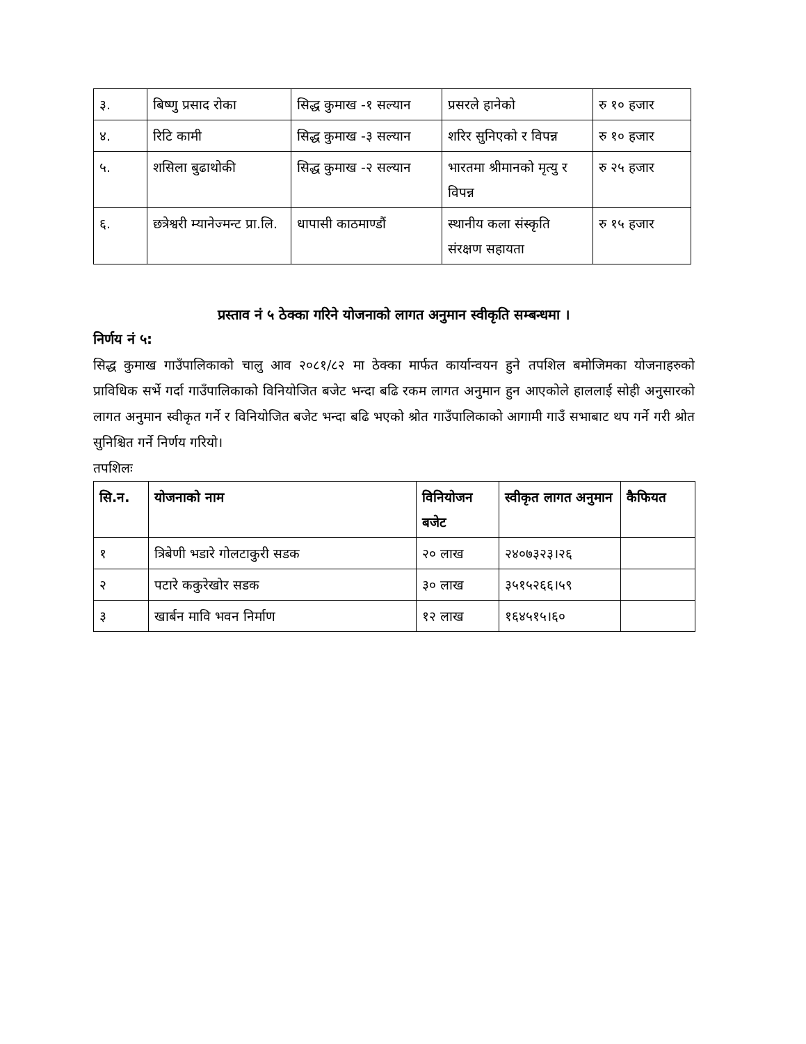| ३. | बिष्णु प्रसाद रोका | सिद्ध कुमाख -१ सल्यान | प्रसरले हानेको | रु १० हजार |
| ४. | रिटि कामी | सिद्ध कुमाख -३ सल्यान | शरिर सुनिएको र विपन्न | रु १० हजार |
| ५. | शसिला बुढाथोकी | सिद्ध कुमाख -२ सल्यान | भारतमा श्रीमानको मृत्यु र विपन्न | रु २५ हजार |
| ६. | छत्रेश्वरी म्यानेज्मन्ट प्रा.लि. | धापासी काठमाण्डौं | स्थानीय कला संस्कृति संरक्षण सहायता | रु १५ हजार |
प्रस्ताव नं ५ ठेक्का गरिने योजनाको लागत अनुमान स्वीकृति सम्बन्धमा ।
निर्णय नं ५:
सिद्ध कुमाख गाउँपालिकाको चालु आव २०८१/८२ मा ठेक्का मार्फत कार्यान्वयन हुने तपशिल बमोजिमका योजनाहरुको प्राविधिक सर्भे गर्दा गाउँपालिकाको विनियोजित बजेट भन्दा बढि रकम लागत अनुमान हुन आएकोले हाललाई सोही अनुसारको लागत अनुमान स्वीकृत गर्ने र विनियोजित बजेट भन्दा बढि भएको श्रोत गाउँपालिकाको आगामी गाउँ सभाबाट थप गर्ने गरी श्रोत सुनिश्चित गर्ने निर्णय गरियो।
तपशिलः
| सि.न. | योजनाको नाम | विनियोजन बजेट | स्वीकृत लागत अनुमान | कैफियत |
| --- | --- | --- | --- | --- |
| १ | त्रिबेणी भडारे गोलटाकुरी सडक | २० लाख | २४०७३२३।२६ | |
| २ | पटारे ककुरेखोर सडक | ३० लाख | ३५१५२६६।५९ | |
| ३ | खार्बन मावि भवन निर्माण | १२ लाख | १६४५१५।६० | |